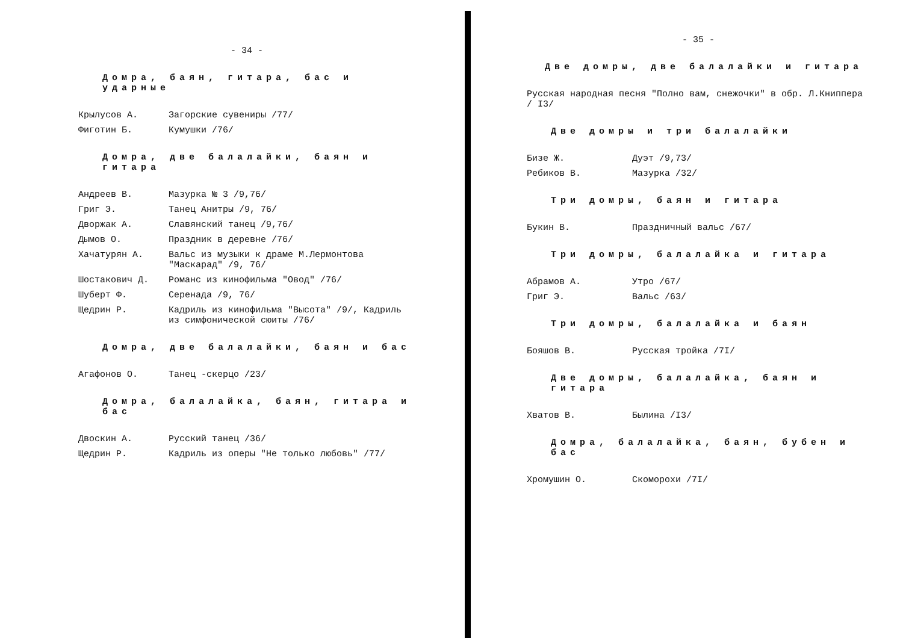- 34 -
Домра, баян, гитара, бас и ударные
Крылусов А. Загорские сувениры /77/
Фиготин Б. Кумушки /76/
Домра, две балалайки, баян и гитара
Андреев В. Мазурка № 3 /9,76/
Григ Э. Танец Анитры /9, 76/
Дворжак А. Славянский танец /9,76/
Дымов О. Праздник в деревне /76/
Хачатурян А. Вальс из музыки к драме М.Лермонтова "Маскарад" /9, 76/
Шостакович Д. Романс из кинофильма "Овод" /76/
Шуберт Ф. Серенада /9, 76/
Щедрин Р. Кадриль из кинофильма "Высота" /9/, Кадриль из симфонической сюиты /76/
Домра, две балалайки, баян и бас
Агафонов О. Танец -скерцо /23/
Домра, балалайка, баян, гитара и бас
Двоскин А. Русский танец /36/
Щедрин Р. Кадриль из оперы "Не только любовь" /77/
- 35 -
Две домры, две балалайки и гитара
Русская народная песня "Полно вам, снежочки" в обр. Л.Книппера / I3/
Две домры и три балалайки
Бизе Ж. Дуэт /9,73/
Ребиков В. Мазурка /32/
Три домры, баян и гитара
Букин В. Праздничный вальс /67/
Три домры, балалайка и гитара
Абрамов А. Утро /67/
Григ Э. Вальс /63/
Три домры, балалайка и баян
Бояшов В. Русская тройка /7I/
Две домры, балалайка, баян и гитара
Хватов В. Былина /I3/
Домра, балалайка, баян, бубен и бас
Хромушин О. Скоморохи /7I/